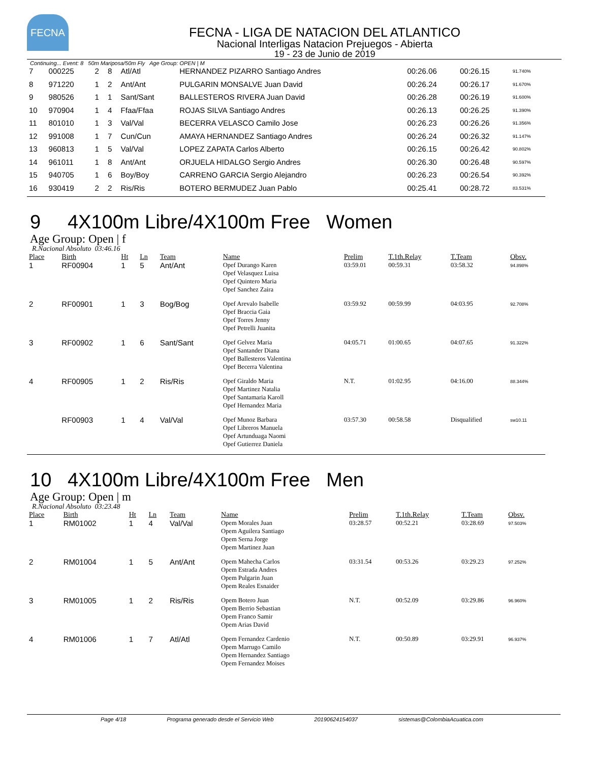FECNA
FECNA - LIGA DE NATACION DEL ATLANTICO
Nacional Interligas Natacion Prejuegos - Abierta
19 - 23 de Junio de 2019
Continuing... Event: 8 50m Mariposa/50m Fly Age Group: OPEN | M
| 7 | 000225 | 2 | 8 | Atl/Atl | HERNANDEZ PIZARRO Santiago Andres | 00:26.06 | 00:26.15 | 91.740% |
| 8 | 971220 | 1 | 2 | Ant/Ant | PULGARIN MONSALVE Juan David | 00:26.24 | 00:26.17 | 91.670% |
| 9 | 980526 | 1 | 1 | Sant/Sant | BALLESTEROS RIVERA Juan David | 00:26.28 | 00:26.19 | 91.600% |
| 10 | 970904 | 1 | 4 | Ffaa/Ffaa | ROJAS SILVA Santiago Andres | 00:26.13 | 00:26.25 | 91.390% |
| 11 | 801010 | 1 | 3 | Val/Val | BECERRA VELASCO Camilo Jose | 00:26.23 | 00:26.26 | 91.356% |
| 12 | 991008 | 1 | 7 | Cun/Cun | AMAYA HERNANDEZ Santiago Andres | 00:26.24 | 00:26.32 | 91.147% |
| 13 | 960813 | 1 | 5 | Val/Val | LOPEZ ZAPATA Carlos Alberto | 00:26.15 | 00:26.42 | 90.802% |
| 14 | 961011 | 1 | 8 | Ant/Ant | ORJUELA HIDALGO Sergio Andres | 00:26.30 | 00:26.48 | 90.597% |
| 15 | 940705 | 1 | 6 | Boy/Boy | CARRENO GARCIA Sergio Alejandro | 00:26.23 | 00:26.54 | 90.392% |
| 16 | 930419 | 2 | 2 | Ris/Ris | BOTERO BERMUDEZ Juan Pablo | 00:25.41 | 00:28.72 | 83.531% |
9 4X100m Libre/4X100m Free Women
Age Group: Open | f
R.Nacional Absoluto 03:46.16
| Place | Birth | Ht | Ln | Team | Name | Prelim | T.1th.Relay | T.Team | Obsv. |
| --- | --- | --- | --- | --- | --- | --- | --- | --- | --- |
| 1 | RF00904 | 1 | 5 | Ant/Ant | Opef Durango Karen Opef Velasquez Luisa Opef Quintero Maria Opef Sanchez Zaira | 03:59.01 | 00:59.31 | 03:58.32 | 94.898% |
| 2 | RF00901 | 1 | 3 | Bog/Bog | Opef Arevalo Isabelle Opef Braccia Gaia Opef Torres Jenny Opef Petrelli Juanita | 03:59.92 | 00:59.99 | 04:03.95 | 92.708% |
| 3 | RF00902 | 1 | 6 | Sant/Sant | Opef Gelvez Maria Opef Santander Diana Opef Ballesteros Valentina Opef Becerra Valentina | 04:05.71 | 01:00.65 | 04:07.65 | 91.322% |
| 4 | RF00905 | 1 | 2 | Ris/Ris | Opef Giraldo Maria Opef Martinez Natalia Opef Santamaria Karoll Opef Hernandez Maria | N.T. | 01:02.95 | 04:16.00 | 88.344% |
| | RF00903 | 1 | 4 | Val/Val | Opef Munoz Barbara Opef Libreros Manuela Opef Artunduaga Naomi Opef Gutierrez Daniela | 03:57.30 | 00:58.58 | Disqualified | sw10.11 |
10 4X100m Libre/4X100m Free Men
Age Group: Open | m
R.Nacional Absoluto 03:23.48
| Place | Birth | Ht | Ln | Team | Name | Prelim | T.1th.Relay | T.Team | Obsv. |
| --- | --- | --- | --- | --- | --- | --- | --- | --- | --- |
| 1 | RM01002 | 1 | 4 | Val/Val | Opem Morales Juan Opem Aguilera Santiago Opem Serna Jorge Opem Martinez Juan | 03:28.57 | 00:52.21 | 03:28.69 | 97.503% |
| 2 | RM01004 | 1 | 5 | Ant/Ant | Opem Mahecha Carlos Opem Estrada Andres Opem Pulgarin Juan Opem Reales Esnaider | 03:31.54 | 00:53.26 | 03:29.23 | 97.252% |
| 3 | RM01005 | 1 | 2 | Ris/Ris | Opem Botero Juan Opem Berrio Sebastian Opem Franco Samir Opem Arias David | N.T. | 00:52.09 | 03:29.86 | 96.960% |
| 4 | RM01006 | 1 | 7 | Atl/Atl | Opem Fernandez Cardenio Opem Marrugo Camilo Opem Hernandez Santiago Opem Fernandez Moises | N.T. | 00:50.89 | 03:29.91 | 96.937% |
Page 4/18 Programa generado desde el Servicio Web 20190624154037 sistemas@ColombiaAcuatica.com